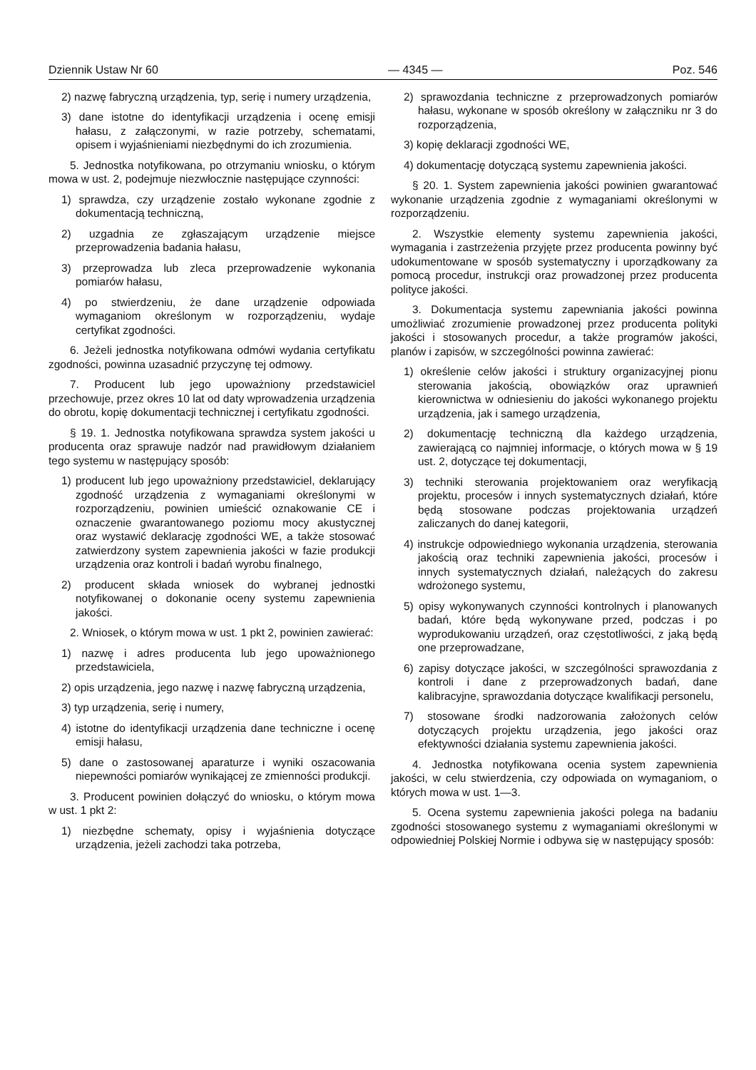Dziennik Ustaw Nr 60 — 4345 — Poz. 546
2) nazwę fabryczną urządzenia, typ, serię i numery urządzenia,
3) dane istotne do identyfikacji urządzenia i ocenę emisji hałasu, z załączonymi, w razie potrzeby, schematami, opisem i wyjaśnieniami niezbędnymi do ich zrozumienia.
5. Jednostka notyfikowana, po otrzymaniu wniosku, o którym mowa w ust. 2, podejmuje niezwłocznie następujące czynności:
1) sprawdza, czy urządzenie zostało wykonane zgodnie z dokumentacją techniczną,
2) uzgadnia ze zgłaszającym urządzenie miejsce przeprowadzenia badania hałasu,
3) przeprowadza lub zleca przeprowadzenie wykonania pomiarów hałasu,
4) po stwierdzeniu, że dane urządzenie odpowiada wymaganiom określonym w rozporządzeniu, wydaje certyfikat zgodności.
6. Jeżeli jednostka notyfikowana odmówi wydania certyfikatu zgodności, powinna uzasadnić przyczynę tej odmowy.
7. Producent lub jego upoważniony przedstawiciel przechowuje, przez okres 10 lat od daty wprowadzenia urządzenia do obrotu, kopię dokumentacji technicznej i certyfikatu zgodności.
§ 19. 1. Jednostka notyfikowana sprawdza system jakości u producenta oraz sprawuje nadzór nad prawidłowym działaniem tego systemu w następujący sposób:
1) producent lub jego upoważniony przedstawiciel, deklarujący zgodność urządzenia z wymaganiami określonymi w rozporządzeniu, powinien umieścić oznakowanie CE i oznaczenie gwarantowanego poziomu mocy akustycznej oraz wystawić deklarację zgodności WE, a także stosować zatwierdzony system zapewnienia jakości w fazie produkcji urządzenia oraz kontroli i badań wyrobu finalnego,
2) producent składa wniosek do wybranej jednostki notyfikowanej o dokonanie oceny systemu zapewnienia jakości.
2. Wniosek, o którym mowa w ust. 1 pkt 2, powinien zawierać:
1) nazwę i adres producenta lub jego upoważnionego przedstawiciela,
2) opis urządzenia, jego nazwę i nazwę fabryczną urządzenia,
3) typ urządzenia, serię i numery,
4) istotne do identyfikacji urządzenia dane techniczne i ocenę emisji hałasu,
5) dane o zastosowanej aparaturze i wyniki oszacowania niepewności pomiarów wynikającej ze zmienności produkcji.
3. Producent powinien dołączyć do wniosku, o którym mowa w ust. 1 pkt 2:
1) niezbędne schematy, opisy i wyjaśnienia dotyczące urządzenia, jeżeli zachodzi taka potrzeba,
2) sprawozdania techniczne z przeprowadzonych pomiarów hałasu, wykonane w sposób określony w załączniku nr 3 do rozporządzenia,
3) kopię deklaracji zgodności WE,
4) dokumentację dotyczącą systemu zapewnienia jakości.
§ 20. 1. System zapewnienia jakości powinien gwarantować wykonanie urządzenia zgodnie z wymaganiami określonymi w rozporządzeniu.
2. Wszystkie elementy systemu zapewnienia jakości, wymagania i zastrzeżenia przyjęte przez producenta powinny być udokumentowane w sposób systematyczny i uporządkowany za pomocą procedur, instrukcji oraz prowadzonej przez producenta polityce jakości.
3. Dokumentacja systemu zapewniania jakości powinna umożliwiać zrozumienie prowadzonej przez producenta polityki jakości i stosowanych procedur, a także programów jakości, planów i zapisów, w szczególności powinna zawierać:
1) określenie celów jakości i struktury organizacyjnej pionu sterowania jakością, obowiązków oraz uprawnień kierownictwa w odniesieniu do jakości wykonanego projektu urządzenia, jak i samego urządzenia,
2) dokumentację techniczną dla każdego urządzenia, zawierającą co najmniej informacje, o których mowa w § 19 ust. 2, dotyczące tej dokumentacji,
3) techniki sterowania projektowaniem oraz weryfikacją projektu, procesów i innych systematycznych działań, które będą stosowane podczas projektowania urządzeń zaliczanych do danej kategorii,
4) instrukcje odpowiedniego wykonania urządzenia, sterowania jakością oraz techniki zapewnienia jakości, procesów i innych systematycznych działań, należących do zakresu wdrożonego systemu,
5) opisy wykonywanych czynności kontrolnych i planowanych badań, które będą wykonywane przed, podczas i po wyprodukowaniu urządzeń, oraz częstotliwości, z jaką będą one przeprowadzane,
6) zapisy dotyczące jakości, w szczególności sprawozdania z kontroli i dane z przeprowadzonych badań, dane kalibracyjne, sprawozdania dotyczące kwalifikacji personelu,
7) stosowane środki nadzorowania założonych celów dotyczących projektu urządzenia, jego jakości oraz efektywności działania systemu zapewnienia jakości.
4. Jednostka notyfikowana ocenia system zapewnienia jakości, w celu stwierdzenia, czy odpowiada on wymaganiom, o których mowa w ust. 1—3.
5. Ocena systemu zapewnienia jakości polega na badaniu zgodności stosowanego systemu z wymaganiami określonymi w odpowiedniej Polskiej Normie i odbywa się w następujący sposób: